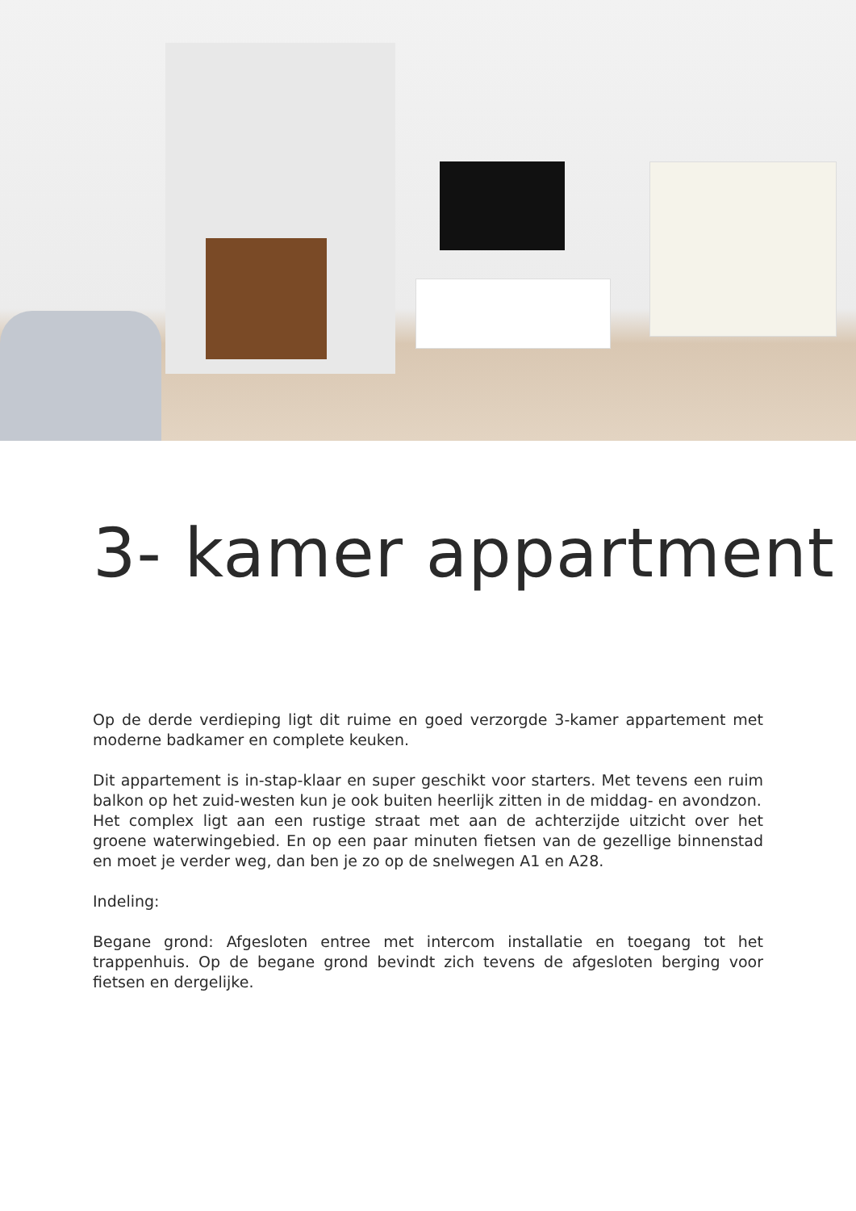3- kamer appartment
Op de derde verdieping ligt dit ruime en goed verzorgde 3-kamer appartement met moderne badkamer en complete keuken.
Dit appartement is in-stap-klaar en super geschikt voor starters. Met tevens een ruim balkon op het zuid-westen kun je ook buiten heerlijk zitten in de middag- en avondzon.
Het complex ligt aan een rustige straat met aan de achterzijde uitzicht over het groene waterwingebied. En op een paar minuten fietsen van de gezellige binnenstad en moet je verder weg, dan ben je zo op de snelwegen A1 en A28.
Indeling:
Begane grond: Afgesloten entree met intercom installatie en toegang tot het trappenhuis. Op de begane grond bevindt zich tevens de afgesloten berging voor fietsen en dergelijke.